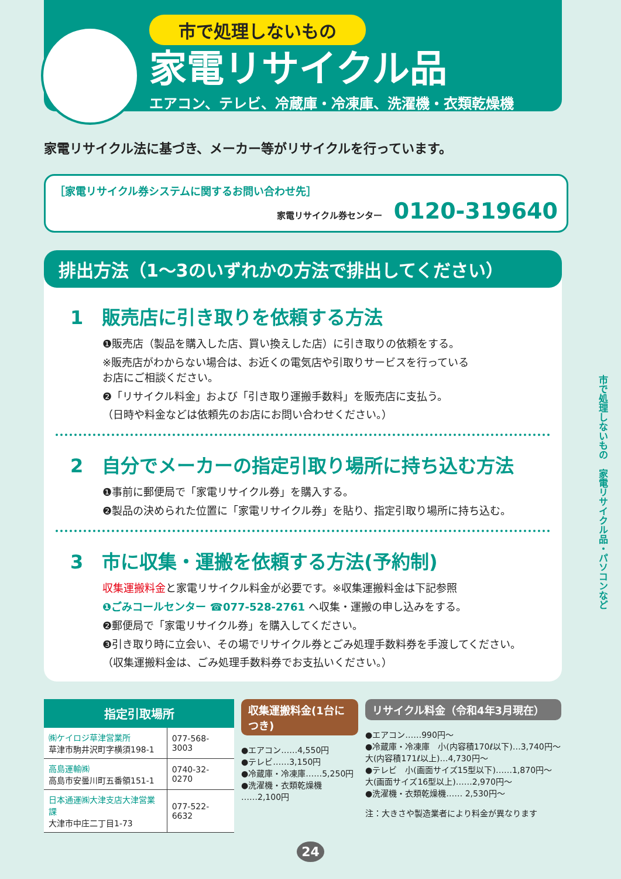市で処理しないもの　家電リサイクル品・パソコンなど
市で処理しないもの
家電リサイクル品
エアコン、テレビ、冷蔵庫・冷凍庫、洗濯機・衣類乾燥機
家電リサイクル法に基づき、メーカー等がリサイクルを行っています。
［家電リサイクル券システムに関するお問い合わせ先］
家電リサイクル券センター 0120-319640
排出方法（1～3のいずれかの方法で排出してください）
1　販売店に引き取りを依頼する方法
❶販売店（製品を購入した店、買い換えした店）に引き取りの依頼をする。
※販売店がわからない場合は、お近くの電気店や引取りサービスを行っている
お店にご相談ください。
❷「リサイクル料金」および「引き取り運搬手数料」を販売店に支払う。
（日時や料金などは依頼先のお店にお問い合わせください。）
2　自分でメーカーの指定引取り場所に持ち込む方法
❶事前に郵便局で「家電リサイクル券」を購入する。
❷製品の決められた位置に「家電リサイクル券」を貼り、指定引取り場所に持ち込む。
3　市に収集・運搬を依頼する方法(予約制)
収集運搬料金と家電リサイクル料金が必要です。※収集運搬料金は下記参照
❶ごみコールセンター ☎077-528-2761 へ収集・運搬の申し込みをする。
❷郵便局で「家電リサイクル券」を購入してください。
❸引き取り時に立会い、その場でリサイクル券とごみ処理手数料券を手渡してください。
（収集運搬料金は、ごみ処理手数料券でお支払いください。）
| 指定引取場所 | |
| --- | --- |
| ㈱ケイロジ草津営業所 草津市駒井沢町字横須198-1 | 077-568-3003 |
| 高島運輸㈱ 高島市安曇川町五番領151-1 | 0740-32-0270 |
| 日本通運㈱大津支店大津営業課 大津市中庄二丁目1-73 | 077-522-6632 |
収集運搬料金(1台につき)
●エアコン……4,550円
●テレビ……3,150円
●冷蔵庫・冷凍庫……5,250円
●洗濯機・衣類乾燥機
……2,100円
リサイクル料金（令和4年3月現在）
●エアコン……990円～
●冷蔵庫・冷凍庫　小(内容積170ℓ以下)…3,740円～
大(内容積171ℓ以上)…4,730円～
●テレビ　小(画面サイズ15型以下)……1,870円～
大(画面サイズ16型以上)……2,970円～
●洗濯機・衣類乾燥機…… 2,530円～
注：大きさや製造業者により料金が異なります
24